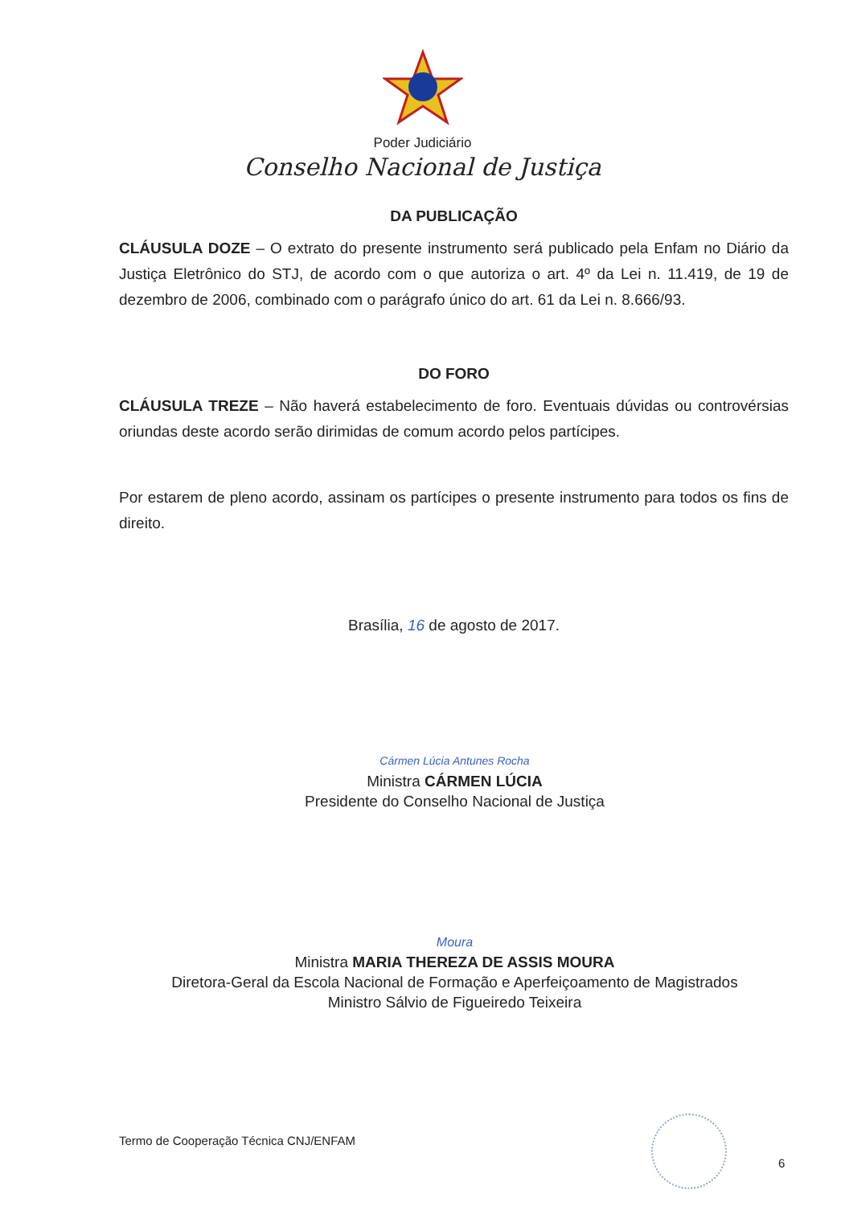Poder Judiciário
Conselho Nacional de Justiça
DA PUBLICAÇÃO
CLÁUSULA DOZE – O extrato do presente instrumento será publicado pela Enfam no Diário da Justiça Eletrônico do STJ, de acordo com o que autoriza o art. 4º da Lei n. 11.419, de 19 de dezembro de 2006, combinado com o parágrafo único do art. 61 da Lei n. 8.666/93.
DO FORO
CLÁUSULA TREZE – Não haverá estabelecimento de foro. Eventuais dúvidas ou controvérsias oriundas deste acordo serão dirimidas de comum acordo pelos partícipes.
Por estarem de pleno acordo, assinam os partícipes o presente instrumento para todos os fins de direito.
Brasília, 16 de agosto de 2017.
Cármen Lúcia Antunes Rocha
Ministra CÁRMEN LÚCIA
Presidente do Conselho Nacional de Justiça
Moura
Ministra MARIA THEREZA DE ASSIS MOURA
Diretora-Geral da Escola Nacional de Formação e Aperfeiçoamento de Magistrados
Ministro Sálvio de Figueiredo Teixeira
Termo de Cooperação Técnica CNJ/ENFAM
6